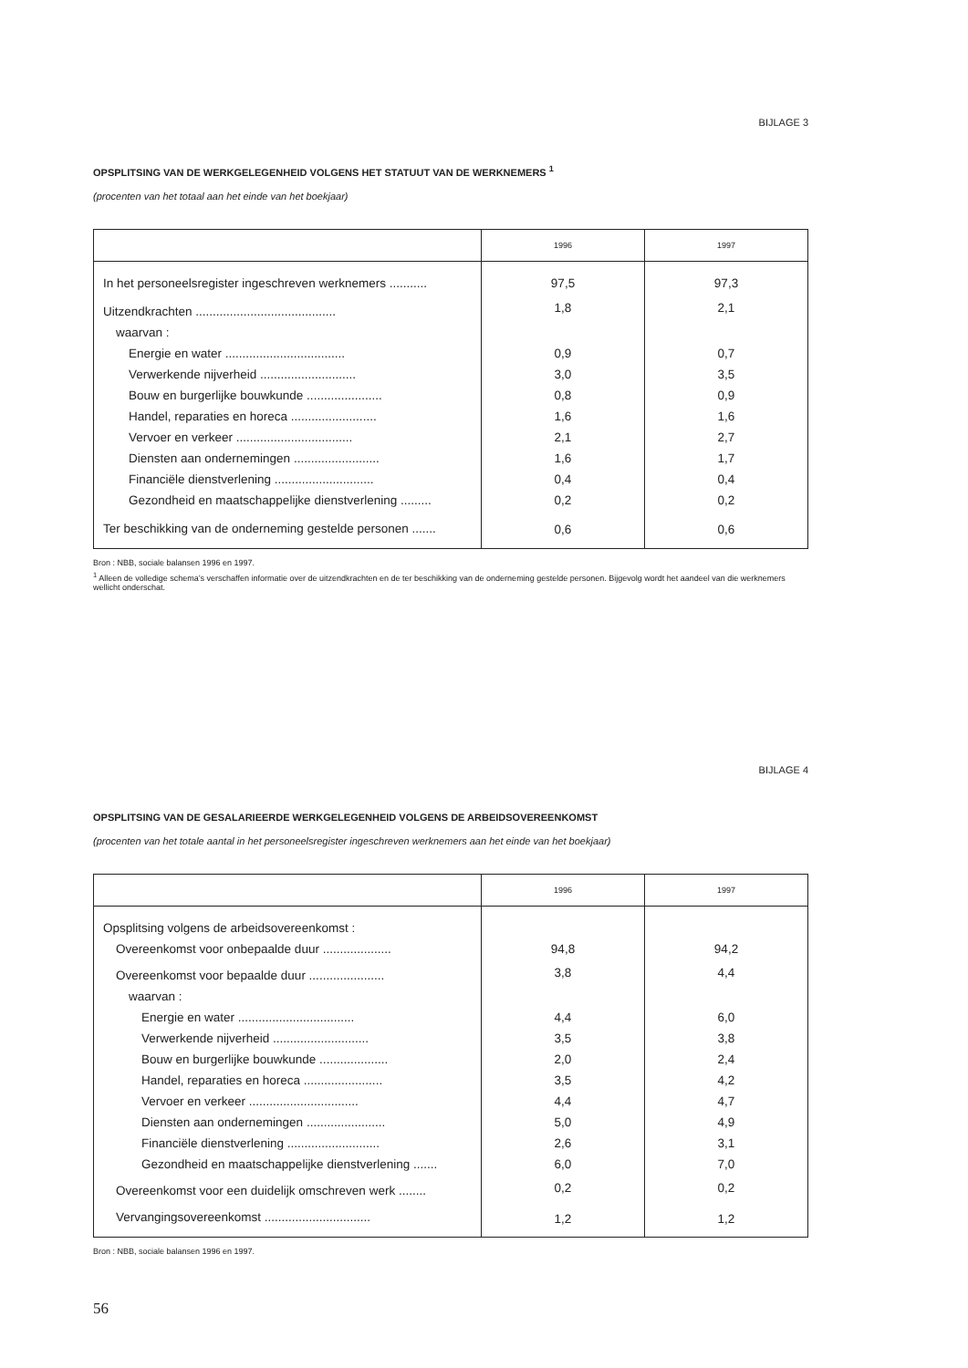BIJLAGE 3
OPSPLITSING VAN DE WERKGELEGENHEID VOLGENS HET STATUUT VAN DE WERKNEMERS <sup>1</sup>
(procenten van het totaal aan het einde van het boekjaar)
| | 1996 | 1997 |
| --- | --- | --- |
| In het personeelsregister ingeschreven werknemers ........... | 97,5 | 97,3 |
| Uitzendkrachten ......................................... | 1,8 | 2,1 |
| waarvan : | | |
| Energie en water ................................... | 0,9 | 0,7 |
| Verwerkende nijverheid ............................ | 3,0 | 3,5 |
| Bouw en burgerlijke bouwkunde ...................... | 0,8 | 0,9 |
| Handel, reparaties en horeca ......................... | 1,6 | 1,6 |
| Vervoer en verkeer .................................. | 2,1 | 2,7 |
| Diensten aan ondernemingen ......................... | 1,6 | 1,7 |
| Financiële dienstverlening ............................. | 0,4 | 0,4 |
| Gezondheid en maatschappelijke dienstverlening ......... | 0,2 | 0,2 |
| Ter beschikking van de onderneming gestelde personen ....... | 0,6 | 0,6 |
Bron : NBB, sociale balansen 1996 en 1997.
<sup>1</sup> Alleen de volledige schema’s verschaffen informatie over de uitzendkrachten en de ter beschikking van de onderneming gestelde personen. Bijgevolg wordt het aandeel van die werknemers wellicht onderschat.
BIJLAGE 4
OPSPLITSING VAN DE GESALARIEERDE WERKGELEGENHEID VOLGENS DE ARBEIDSOVEREENKOMST
(procenten van het totale aantal in het personeelsregister ingeschreven werknemers aan het einde van het boekjaar)
| | 1996 | 1997 |
| --- | --- | --- |
| Opsplitsing volgens de arbeidsovereenkomst : | | |
| Overeenkomst voor onbepaalde duur .................... | 94,8 | 94,2 |
| Overeenkomst voor bepaalde duur ...................... | 3,8 | 4,4 |
| waarvan : | | |
| Energie en water .................................. | 4,4 | 6,0 |
| Verwerkende nijverheid ............................ | 3,5 | 3,8 |
| Bouw en burgerlijke bouwkunde .................... | 2,0 | 2,4 |
| Handel, reparaties en horeca ....................... | 3,5 | 4,2 |
| Vervoer en verkeer ................................ | 4,4 | 4,7 |
| Diensten aan ondernemingen ....................... | 5,0 | 4,9 |
| Financiële dienstverlening ........................... | 2,6 | 3,1 |
| Gezondheid en maatschappelijke dienstverlening ....... | 6,0 | 7,0 |
| Overeenkomst voor een duidelijk omschreven werk ........ | 0,2 | 0,2 |
| Vervangingsovereenkomst ............................... | 1,2 | 1,2 |
Bron : NBB, sociale balansen 1996 en 1997.
56